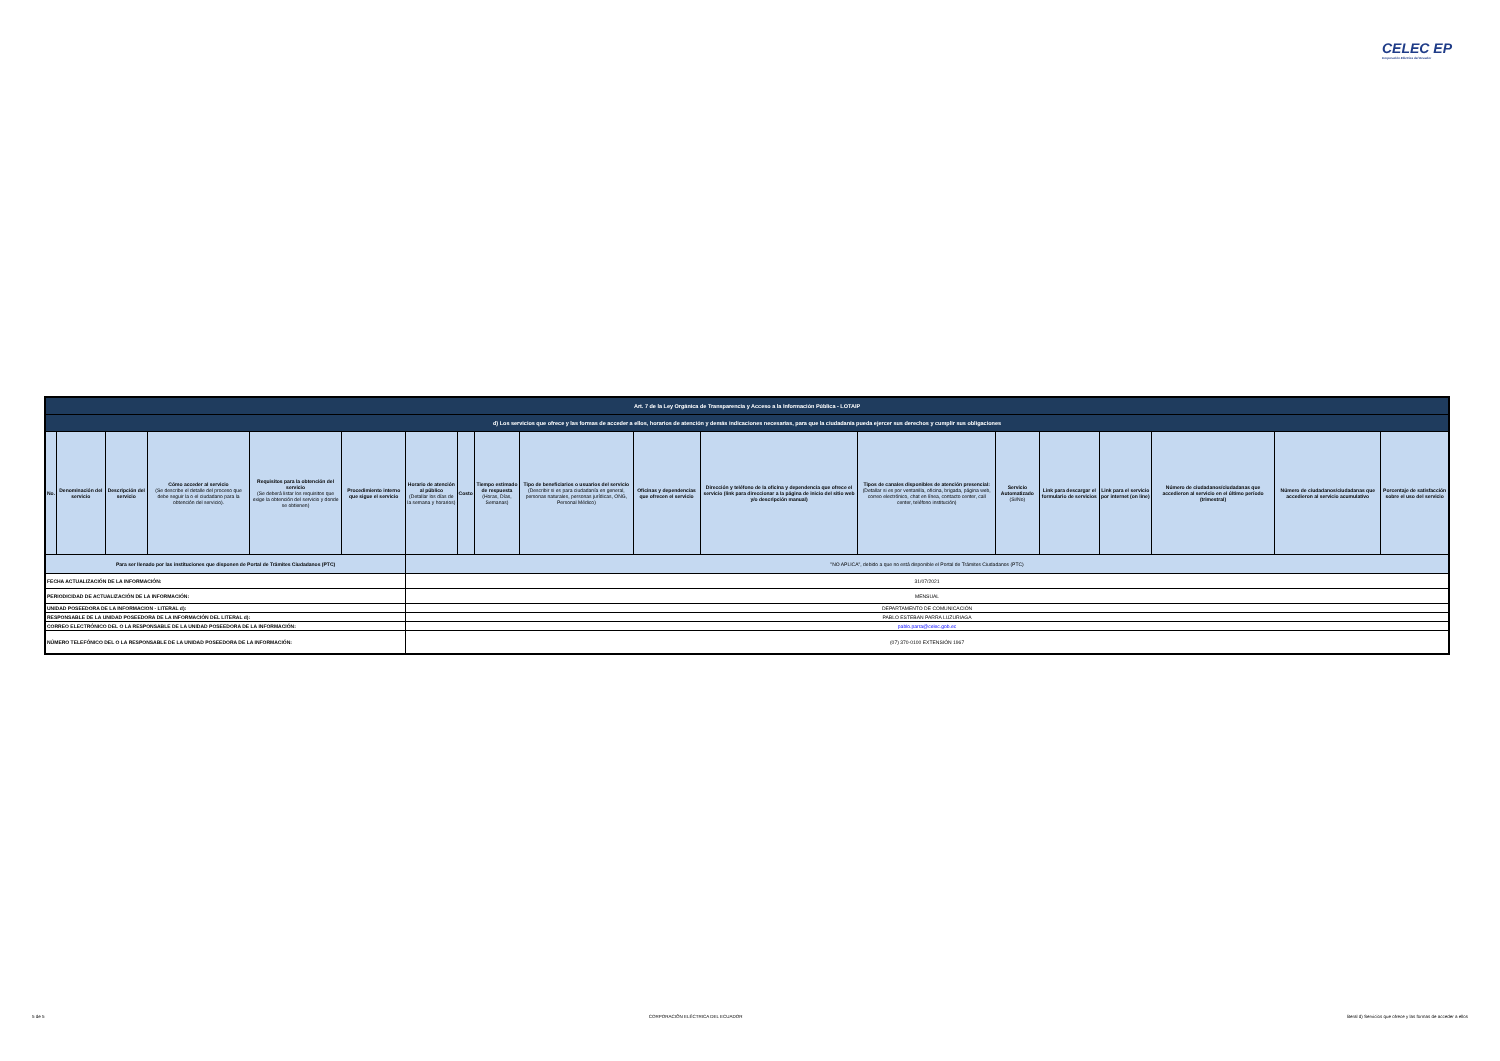CELEC EP
Corporación Eléctrica del Ecuador
| Art. 7 de la Ley Orgánica de Transparencia y Acceso a la Información Pública - LOTAIP | | | | | | | | | | | | | | | | | | |
| d) Los servicios que ofrece y las formas de acceder a ellos, horarios de atención y demás indicaciones necesarias, para que la ciudadanía pueda ejercer sus derechos y cumplir sus obligaciones | | | | | | | | | | | | | | | | | | |
| No. | Denominación del servicio | Descripción del servicio | Cómo acceder al servicio (Se describe el detalle del proceso que debe seguir la o el ciudadano para la obtención del servicio). | Requisitos para la obtención del servicio (Se deberá listar los requisitos que exige la obtención del servicio y donde se obtienen) | Procedimiento interno que sigue el servicio | Horario de atención al público (Detallar los días de la semana y horarios) | Costo | Tiempo estimado de respuesta (Horas, Días, Semanas) | Tipo de beneficiarios o usuarios del servicio (Describir si es para ciudadanía en general, personas naturales, personas jurídicas, ONG, Personal Médico) | Oficinas y dependencias que ofrecen el servicio | Dirección y teléfono de la oficina y dependencia que ofrece el servicio (link para direccionar a la página de inicio del sitio web y/o descripción manual) | Tipos de canales disponibles de atención presencial: (Detallar si es por ventanilla, oficina, brigada, página web, correo electrónico, chat en línea, contacto center, call center, teléfono institución) | Servicio Automatizado (Si/No) | Link para descargar el formulario de servicios | Link para el servicio por internet (on line) | Número de ciudadanos/ciudadanas que accedieron al servicio en el último período (trimestral) | Número de ciudadanos/ciudadanas que accedieron al servicio acumulativo | Porcentaje de satisfacción sobre el uso del servicio |
| Para ser llenado por las instituciones que disponen de Portal de Trámites Ciudadanos (PTC) | | | | | | "NO APLICA", debido a que no está disponible el Portal de Trámites Ciudadanos (PTC) | | | | | | | | | | | | |
| FECHA ACTUALIZACIÓN DE LA INFORMACIÓN: | | | | | | 31/07/2021 | | | | | | | | | | | | |
| PERIODICIDAD DE ACTUALIZACIÓN DE LA INFORMACIÓN: | | | | | | MENSUAL | | | | | | | | | | | | |
| UNIDAD POSEEDORA DE LA INFORMACION - LITERAL d): | | | | | | DEPARTAMENTO DE COMUNICACIÓN | | | | | | | | | | | | |
| RESPONSABLE DE LA UNIDAD POSEEDORA DE LA INFORMACIÓN DEL LITERAL d): | | | | | | PABLO ESTEBAN PARRA LUZURIAGA | | | | | | | | | | | | |
| CORREO ELECTRÓNICO DEL O LA RESPONSABLE DE LA UNIDAD POSEEDORA DE LA INFORMACIÓN: | | | | | | pablo.parra@celec.gob.ec | | | | | | | | | | | | |
| NÚMERO TELEFÓNICO DEL O LA RESPONSABLE DE LA UNIDAD POSEEDORA DE LA INFORMACIÓN: | | | | | | (07) 370-0100 EXTENSIÓN 1967 | | | | | | | | | | | | |
5 de 5 CORPORACIÓN ELÉCTRICA DEL ECUADOR literal d) Servicios que ofrece y las formas de acceder a ellos